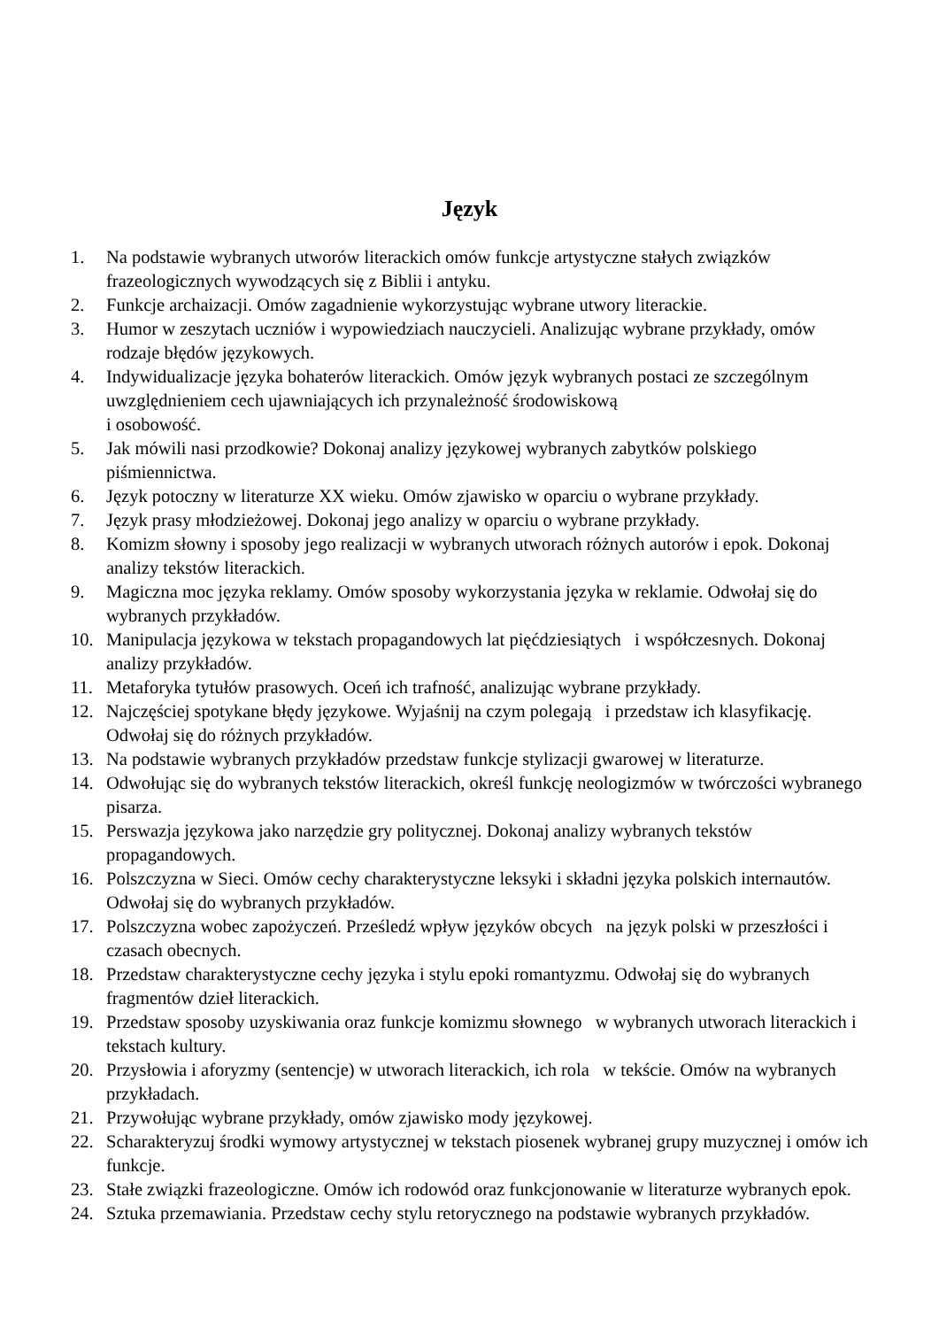Język
1. Na podstawie wybranych utworów literackich omów funkcje artystyczne stałych związków frazeologicznych wywodzących się z Biblii i antyku.
2. Funkcje archaizacji. Omów zagadnienie wykorzystując wybrane utwory literackie.
3. Humor w zeszytach uczniów i wypowiedziach nauczycieli. Analizując wybrane przykłady, omów rodzaje błędów językowych.
4. Indywidualizacje języka bohaterów literackich. Omów język wybranych postaci ze szczególnym uwzględnieniem cech ujawniających ich przynależność środowiskową
i osobowość.
5. Jak mówili nasi przodkowie? Dokonaj analizy językowej wybranych zabytków polskiego piśmiennictwa.
6. Język potoczny w literaturze XX wieku. Omów zjawisko w oparciu o wybrane przykłady.
7. Język prasy młodzieżowej. Dokonaj jego analizy w oparciu o wybrane przykłady.
8. Komizm słowny i sposoby jego realizacji w wybranych utworach różnych autorów i epok. Dokonaj analizy tekstów literackich.
9. Magiczna moc języka reklamy. Omów sposoby wykorzystania języka w reklamie. Odwołaj się do wybranych przykładów.
10. Manipulacja językowa w tekstach propagandowych lat pięćdziesiątych i współczesnych. Dokonaj analizy przykładów.
11. Metaforyka tytułów prasowych. Oceń ich trafność, analizując wybrane przykłady.
12. Najczęściej spotykane błędy językowe. Wyjaśnij na czym polegają i przedstaw ich klasyfikację. Odwołaj się do różnych przykładów.
13. Na podstawie wybranych przykładów przedstaw funkcje stylizacji gwarowej w literaturze.
14. Odwołując się do wybranych tekstów literackich, określ funkcję neologizmów w twórczości wybranego pisarza.
15. Perswazja językowa jako narzędzie gry politycznej. Dokonaj analizy wybranych tekstów propagandowych.
16. Polszczyzna w Sieci. Omów cechy charakterystyczne leksyki i składni języka polskich internautów. Odwołaj się do wybranych przykładów.
17. Polszczyzna wobec zapożyczeń. Prześledź wpływ języków obcych na język polski w przeszłości i czasach obecnych.
18. Przedstaw charakterystyczne cechy języka i stylu epoki romantyzmu. Odwołaj się do wybranych fragmentów dzieł literackich.
19. Przedstaw sposoby uzyskiwania oraz funkcje komizmu słownego w wybranych utworach literackich i tekstach kultury.
20. Przysłowia i aforyzmy (sentencje) w utworach literackich, ich rola w tekście. Omów na wybranych przykładach.
21. Przywołując wybrane przykłady, omów zjawisko mody językowej.
22. Scharakteryzuj środki wymowy artystycznej w tekstach piosenek wybranej grupy muzycznej i omów ich funkcje.
23. Stałe związki frazeologiczne. Omów ich rodowód oraz funkcjonowanie w literaturze wybranych epok.
24. Sztuka przemawiania. Przedstaw cechy stylu retorycznego na podstawie wybranych przykładów.